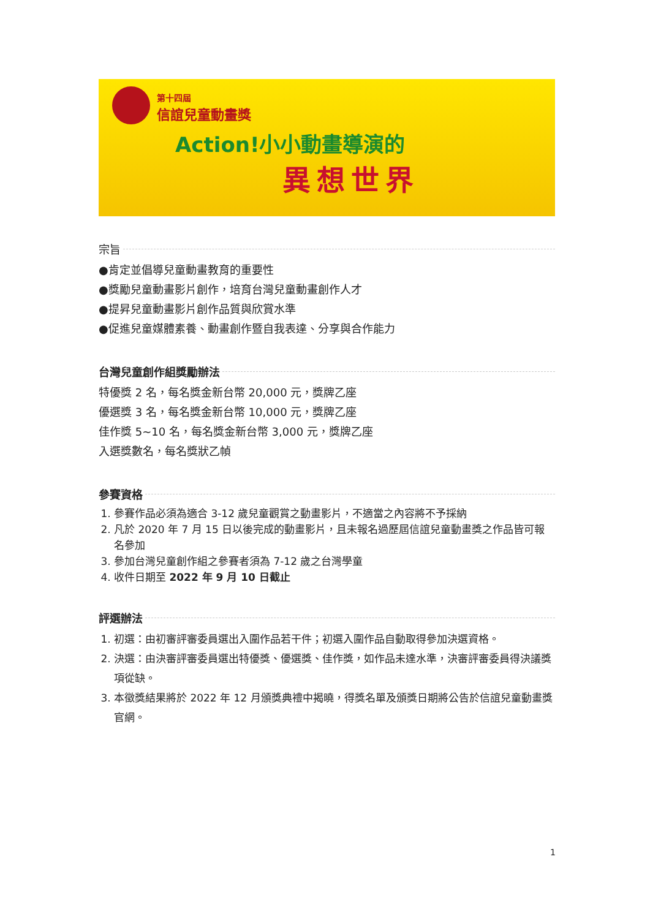第十四屆
信誼兒童動畫獎
Action!小小動畫導演的
異想世界
宗旨
●肯定並倡導兒童動畫教育的重要性
●獎勵兒童動畫影片創作，培育台灣兒童動畫創作人才
●提昇兒童動畫影片創作品質與欣賞水準
●促進兒童媒體素養、動畫創作暨自我表達、分享與合作能力
台灣兒童創作組獎勵辦法
特優獎 2 名，每名獎金新台幣 20,000 元，獎牌乙座
優選獎 3 名，每名獎金新台幣 10,000 元，獎牌乙座
佳作獎 5~10 名，每名獎金新台幣 3,000 元，獎牌乙座
入選獎數名，每名獎狀乙幀
參賽資格
1. 參賽作品必須為適合 3-12 歲兒童觀賞之動畫影片，不適當之內容將不予採納
2. 凡於 2020 年 7 月 15 日以後完成的動畫影片，且未報名過歷屆信誼兒童動畫獎之作品皆可報名參加
3. 參加台灣兒童創作組之參賽者須為 7-12 歲之台灣學童
4. 收件日期至 2022 年 9 月 10 日截止
評選辦法
1. 初選：由初審評審委員選出入圍作品若干件；初選入圍作品自動取得參加決選資格。
2. 決選：由決審評審委員選出特優獎、優選獎、佳作獎，如作品未達水準，決審評審委員得決議獎項從缺。
3. 本徵獎結果將於 2022 年 12 月頒獎典禮中揭曉，得獎名單及頒獎日期將公告於信誼兒童動畫獎官網。
1